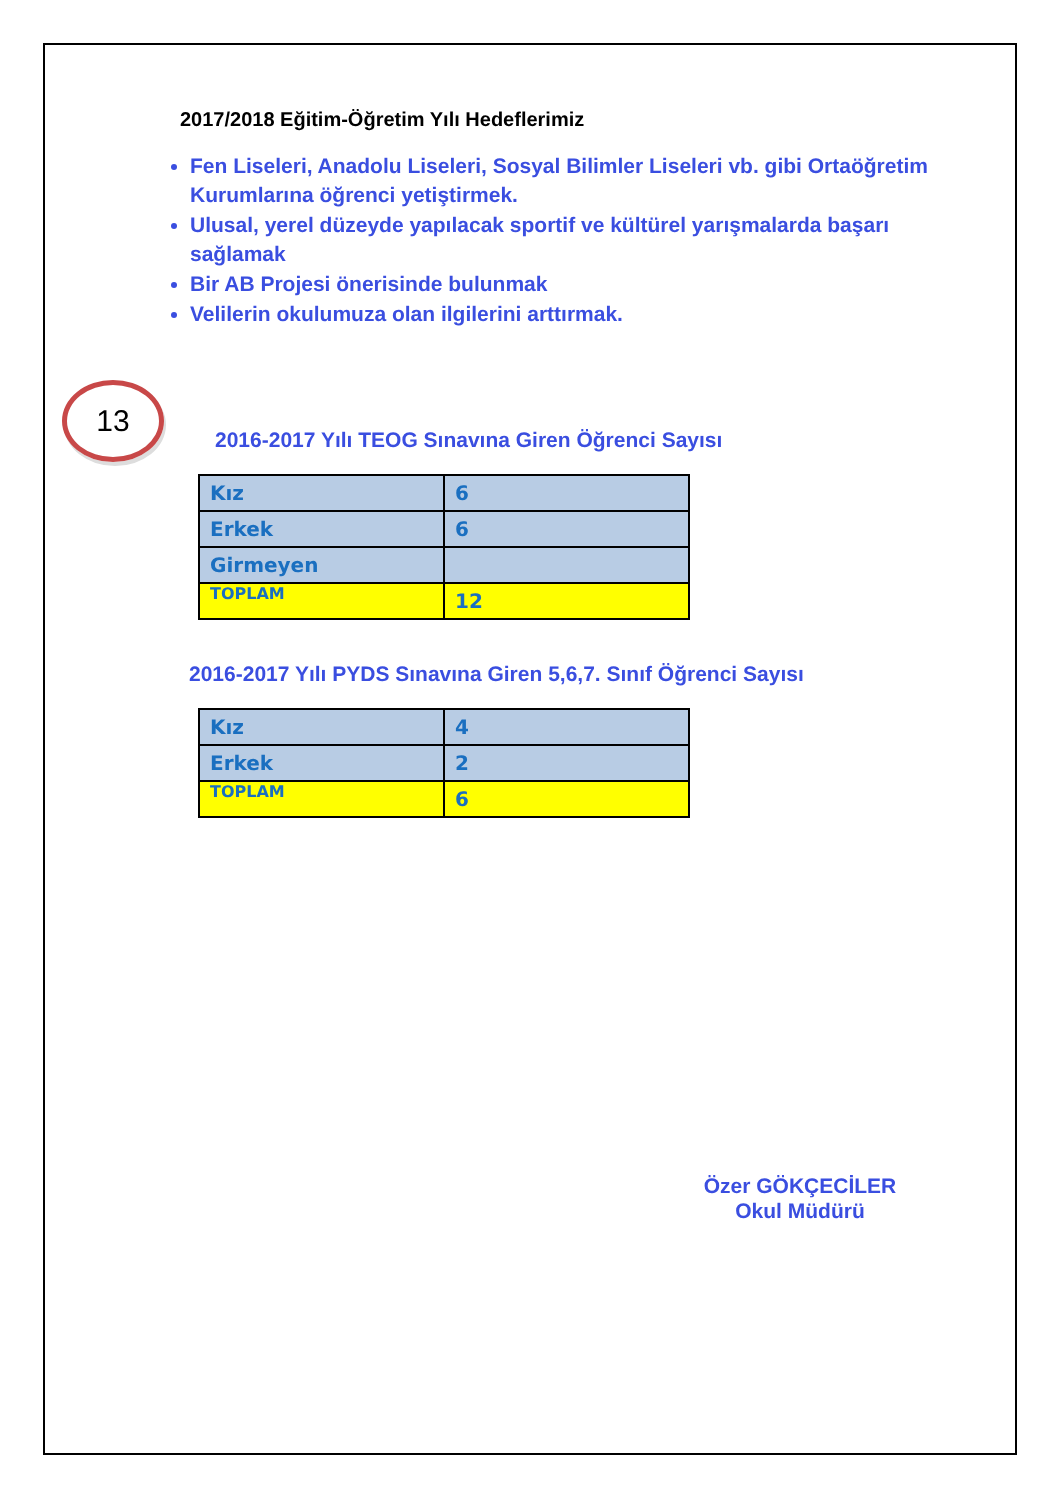2017/2018 Eğitim-Öğretim Yılı Hedeflerimiz
Fen Liseleri, Anadolu Liseleri, Sosyal Bilimler Liseleri vb. gibi Ortaöğretim Kurumlarına öğrenci yetiştirmek.
Ulusal, yerel düzeyde yapılacak sportif ve kültürel yarışmalarda başarı sağlamak
Bir AB Projesi önerisinde bulunmak
Velilerin okulumuza olan ilgilerini arttırmak.
13
2016-2017 Yılı TEOG Sınavına Giren Öğrenci Sayısı
| Kız | 6 |
| Erkek | 6 |
| Girmeyen | |
| TOPLAM | 12 |
2016-2017 Yılı PYDS Sınavına Giren 5,6,7. Sınıf Öğrenci Sayısı
| Kız | 4 |
| Erkek | 2 |
| TOPLAM | 6 |
Özer GÖKÇECİLER
Okul Müdürü